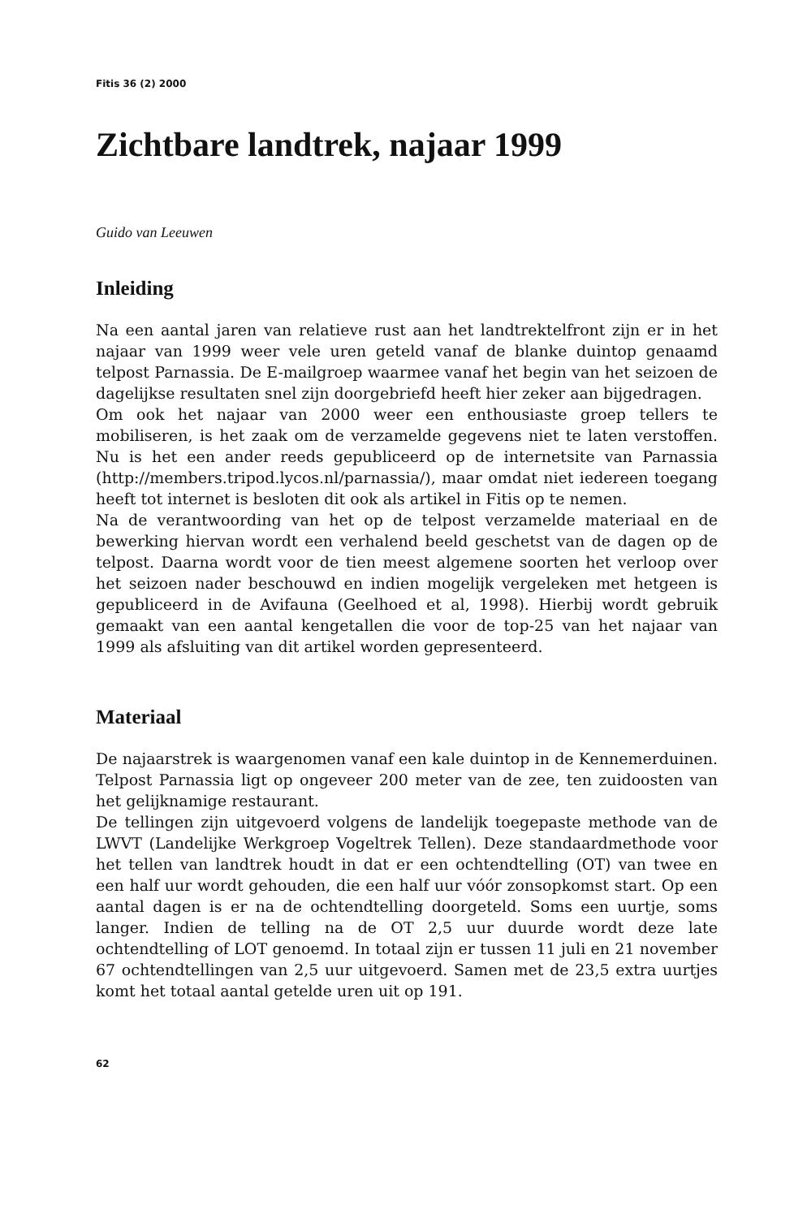Fitis 36 (2) 2000
Zichtbare landtrek, najaar 1999
Guido van Leeuwen
Inleiding
Na een aantal jaren van relatieve rust aan het landtrektelfront zijn er in het najaar van 1999 weer vele uren geteld vanaf de blanke duintop genaamd telpost Parnassia. De E-mailgroep waarmee vanaf het begin van het seizoen de dagelijkse resultaten snel zijn doorgebriefd heeft hier zeker aan bijgedragen.
Om ook het najaar van 2000 weer een enthousiaste groep tellers te mobiliseren, is het zaak om de verzamelde gegevens niet te laten verstoffen. Nu is het een ander reeds gepubliceerd op de internetsite van Parnassia (http://members.tripod.lycos.nl/parnassia/), maar omdat niet iedereen toegang heeft tot internet is besloten dit ook als artikel in Fitis op te nemen.
Na de verantwoording van het op de telpost verzamelde materiaal en de bewerking hiervan wordt een verhalend beeld geschetst van de dagen op de telpost. Daarna wordt voor de tien meest algemene soorten het verloop over het seizoen nader beschouwd en indien mogelijk vergeleken met hetgeen is gepubliceerd in de Avifauna (Geelhoed et al, 1998). Hierbij wordt gebruik gemaakt van een aantal kengetallen die voor de top-25 van het najaar van 1999 als afsluiting van dit artikel worden gepresenteerd.
Materiaal
De najaarstrek is waargenomen vanaf een kale duintop in de Kennemerduinen. Telpost Parnassia ligt op ongeveer 200 meter van de zee, ten zuidoosten van het gelijknamige restaurant.
De tellingen zijn uitgevoerd volgens de landelijk toegepaste methode van de LWVT (Landelijke Werkgroep Vogeltrek Tellen). Deze standaardmethode voor het tellen van landtrek houdt in dat er een ochtendtelling (OT) van twee en een half uur wordt gehouden, die een half uur vóór zonsopkomst start. Op een aantal dagen is er na de ochtendtelling doorgeteld. Soms een uurtje, soms langer. Indien de telling na de OT 2,5 uur duurde wordt deze late ochtendtelling of LOT genoemd. In totaal zijn er tussen 11 juli en 21 november 67 ochtendtellingen van 2,5 uur uitgevoerd. Samen met de 23,5 extra uurtjes komt het totaal aantal getelde uren uit op 191.
62